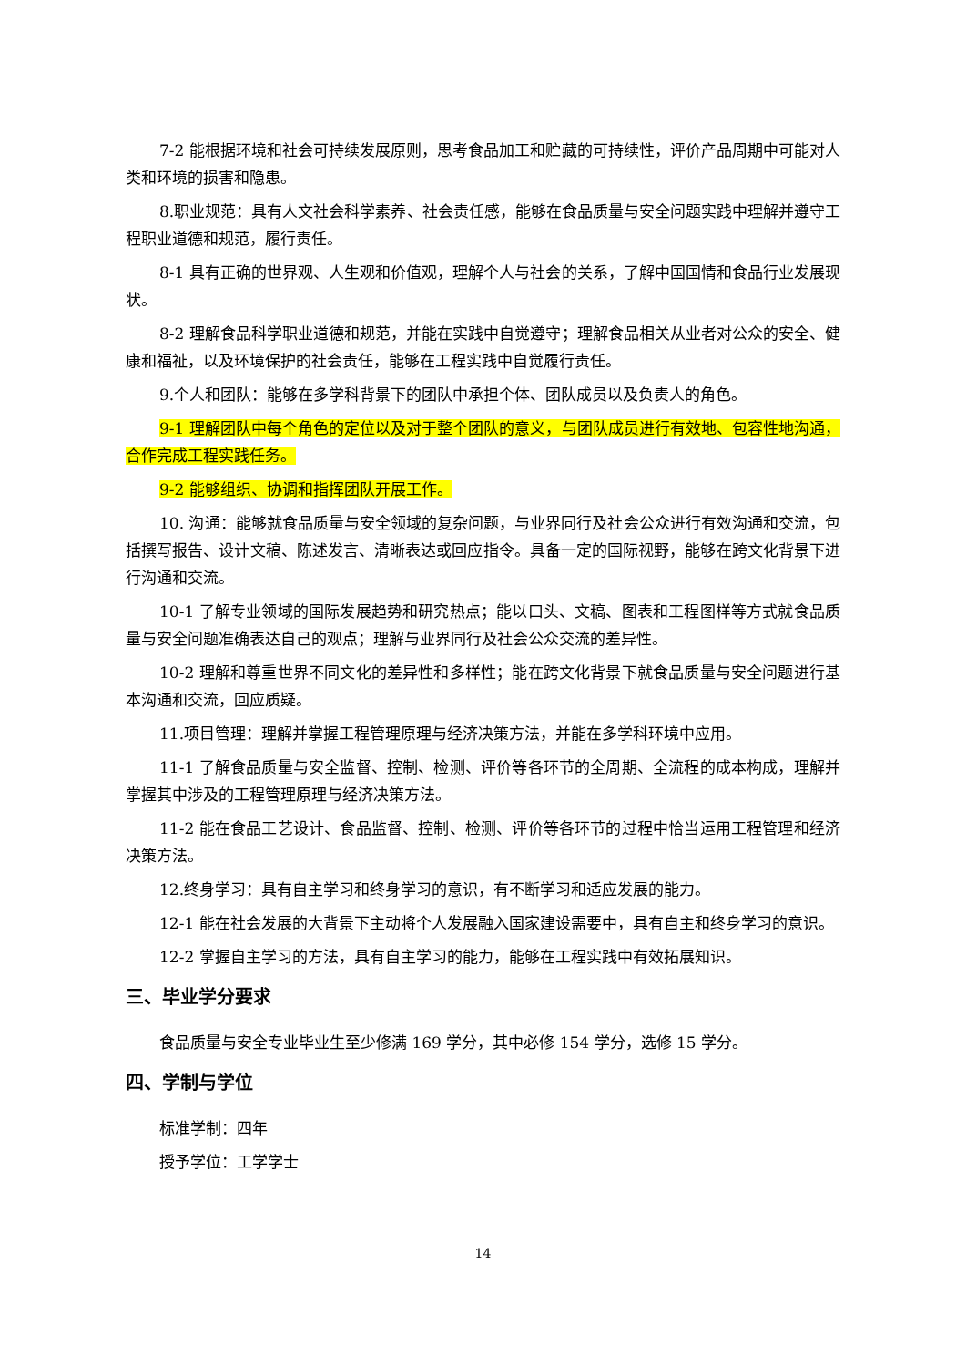7-2 能根据环境和社会可持续发展原则，思考食品加工和贮藏的可持续性，评价产品周期中可能对人类和环境的损害和隐患。
8.职业规范：具有人文社会科学素养、社会责任感，能够在食品质量与安全问题实践中理解并遵守工程职业道德和规范，履行责任。
8-1 具有正确的世界观、人生观和价值观，理解个人与社会的关系，了解中国国情和食品行业发展现状。
8-2 理解食品科学职业道德和规范，并能在实践中自觉遵守；理解食品相关从业者对公众的安全、健康和福祉，以及环境保护的社会责任，能够在工程实践中自觉履行责任。
9.个人和团队：能够在多学科背景下的团队中承担个体、团队成员以及负责人的角色。
9-1 理解团队中每个角色的定位以及对于整个团队的意义，与团队成员进行有效地、包容性地沟通，合作完成工程实践任务。
9-2 能够组织、协调和指挥团队开展工作。
10. 沟通：能够就食品质量与安全领域的复杂问题，与业界同行及社会公众进行有效沟通和交流，包括撰写报告、设计文稿、陈述发言、清晰表达或回应指令。具备一定的国际视野，能够在跨文化背景下进行沟通和交流。
10-1 了解专业领域的国际发展趋势和研究热点；能以口头、文稿、图表和工程图样等方式就食品质量与安全问题准确表达自己的观点；理解与业界同行及社会公众交流的差异性。
10-2 理解和尊重世界不同文化的差异性和多样性；能在跨文化背景下就食品质量与安全问题进行基本沟通和交流，回应质疑。
11.项目管理：理解并掌握工程管理原理与经济决策方法，并能在多学科环境中应用。
11-1 了解食品质量与安全监督、控制、检测、评价等各环节的全周期、全流程的成本构成，理解并掌握其中涉及的工程管理原理与经济决策方法。
11-2 能在食品工艺设计、食品监督、控制、检测、评价等各环节的过程中恰当运用工程管理和经济决策方法。
12.终身学习：具有自主学习和终身学习的意识，有不断学习和适应发展的能力。
12-1 能在社会发展的大背景下主动将个人发展融入国家建设需要中，具有自主和终身学习的意识。
12-2 掌握自主学习的方法，具有自主学习的能力，能够在工程实践中有效拓展知识。
三、毕业学分要求
食品质量与安全专业毕业生至少修满 169 学分，其中必修 154 学分，选修 15 学分。
四、学制与学位
标准学制：四年
授予学位：工学学士
14